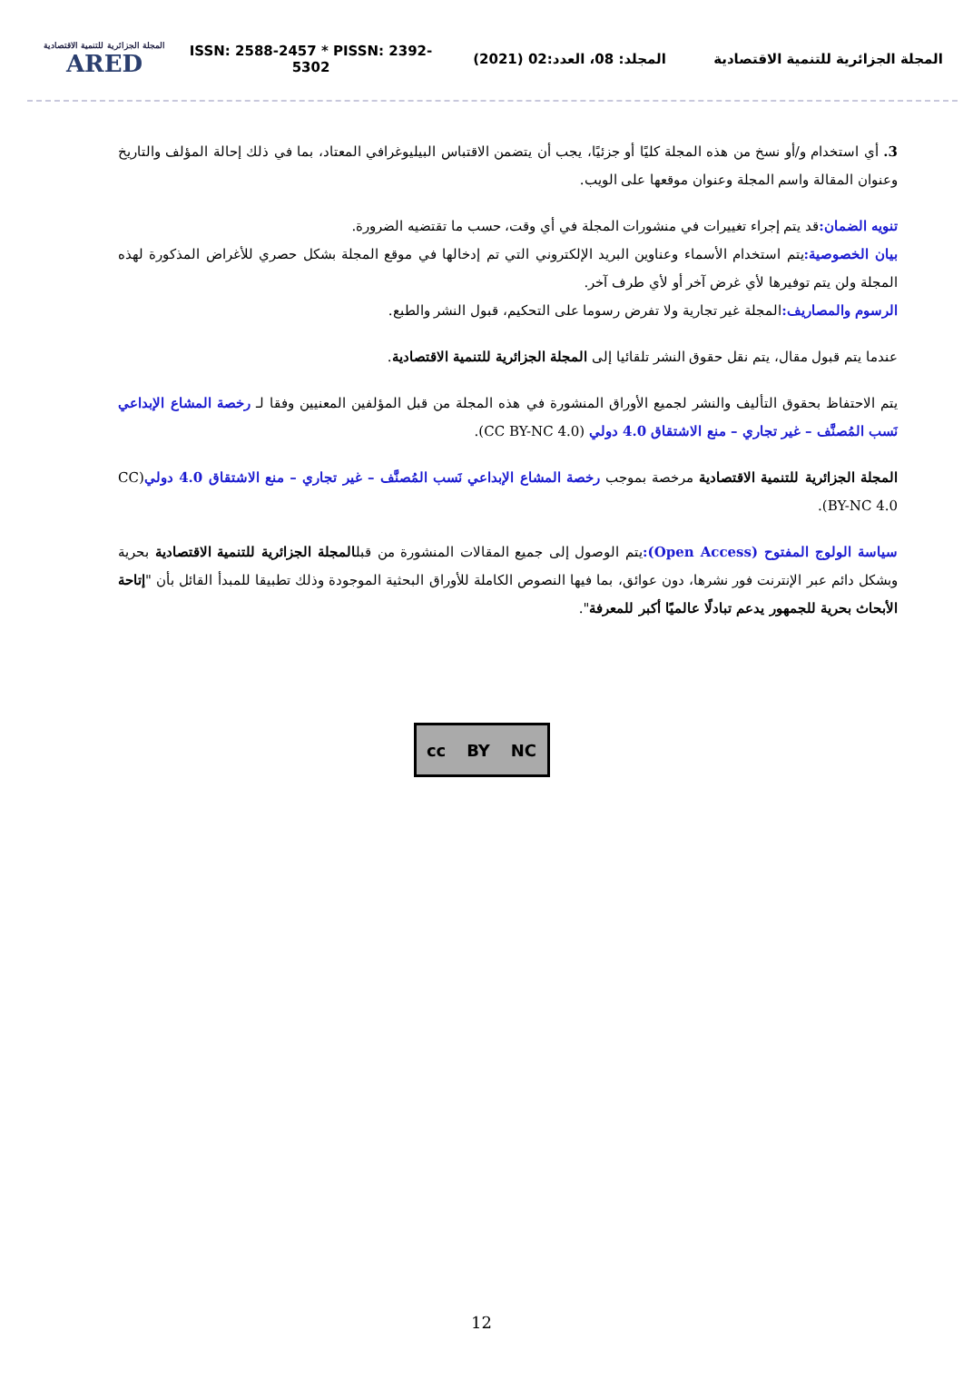المجلة الجزائرية للتنمية الاقتصادية
ARED
ISSN: 2588-2457 * PISSN: 2392-5302
المجلد: 08، العدد:02 (2021)
المجلة الجزائرية للتنمية الاقتصادية
3. أي استخدام و/أو نسخ من هذه المجلة كليًا أو جزئيًا، يجب أن يتضمن الاقتباس البيليوغرافي المعتاد، بما في ذلك إحالة المؤلف والتاريخ وعنوان المقالة واسم المجلة وعنوان موقعها على الويب.
تنويه الضمان: قد يتم إجراء تغييرات في منشورات المجلة في أي وقت، حسب ما تقتضيه الضرورة.
بيان الخصوصية: يتم استخدام الأسماء وعناوين البريد الإلكتروني التي تم إدخالها في موقع المجلة بشكل حصري للأغراض المذكورة لهذه المجلة ولن يتم توفيرها لأي غرض آخر أو لأي طرف آخر.
الرسوم والمصاريف: المجلة غير تجارية ولا تفرض رسوما على التحكيم، قبول النشر والطبع.
عندما يتم قبول مقال، يتم نقل حقوق النشر تلقائيا إلى المجلة الجزائرية للتنمية الاقتصادية.
يتم الاحتفاظ بحقوق التأليف والنشر لجميع الأوراق المنشورة في هذه المجلة من قبل المؤلفين المعنيين وفقا لـ رخصة المشاع الإبداعي نَسب المُصنَّف – غير تجاري – منع الاشتقاق 4.0 دولي (CC BY-NC 4.0).
المجلة الجزائرية للتنمية الاقتصادية مرخصة بموجب رخصة المشاع الإبداعي نَسب المُصنَّف – غير تجاري – منع الاشتقاق 4.0 دولي(CC BY-NC 4.0).
سياسة الولوج المفتوح (Open Access): يتم الوصول إلى جميع المقالات المنشورة من قبلالمجلة الجزائرية للتنمية الاقتصادية بحرية وبشكل دائم عبر الإنترنت فور نشرها، دون عوائق، بما فيها النصوص الكاملة للأوراق البحثية الموجودة وذلك تطبيقا للمبدأ القائل بأن "إتاحة الأبحاث بحرية للجمهور يدعم تبادلًا عالميًا أكبر للمعرفة".
cc BY NC
12